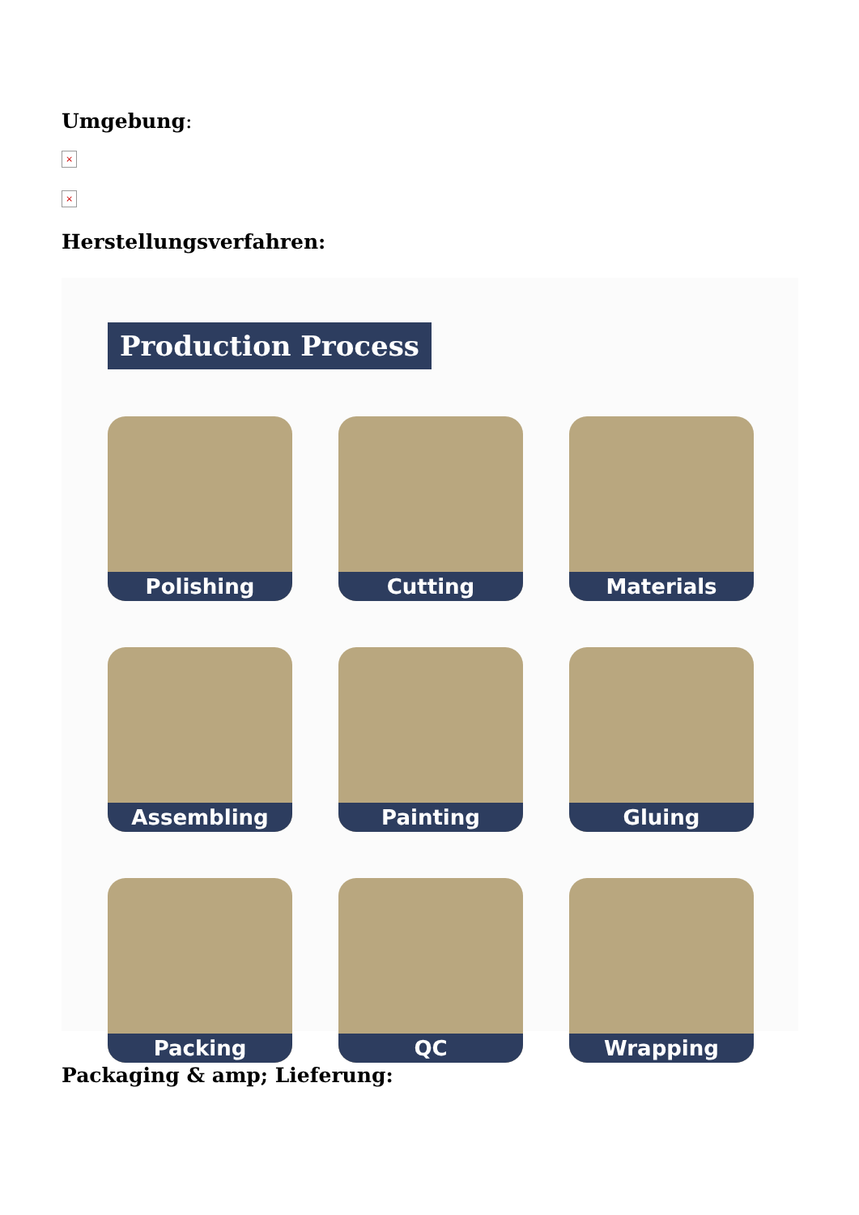Umgebung:
×
×
Herstellungsverfahren:
Production Process
Polishing
Cutting
Materials
Assembling
Painting
Gluing
Packing
QC
Wrapping
Packaging & amp; Lieferung: